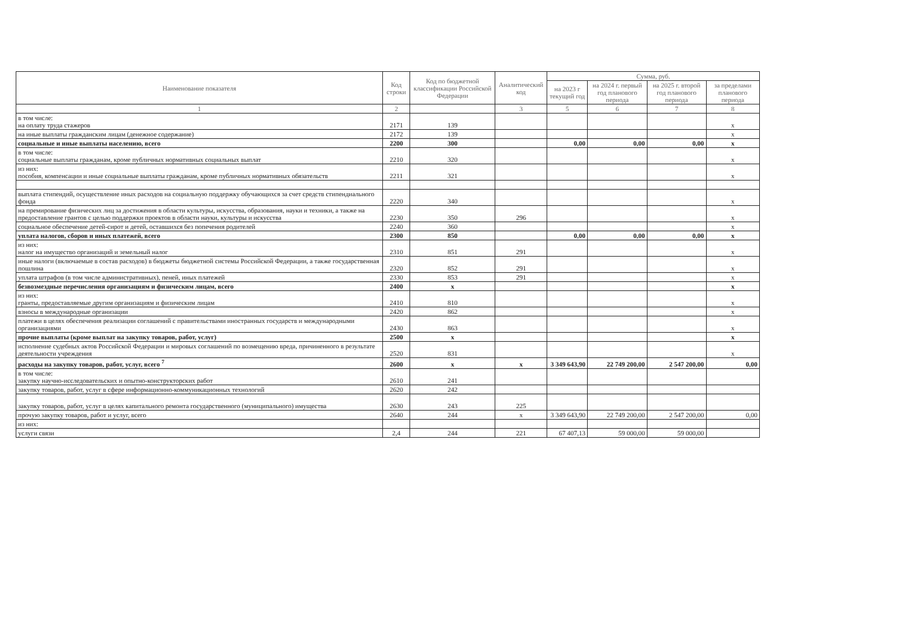| Наименование показателя | Код строки | Код по бюджетной классификации Российской Федерации | Аналитический код | Сумма, руб. | | | |
| --- | --- | --- | --- | --- | --- | --- | --- |
| | | | | на 2023 г текущий год | на 2024 г. первый год планового периода | на 2025 г. второй год планового периода | за пределами планового периода |
| 1 | 2 | | 3 | 5 | 6 | 7 | 8 |
| в том числе: на оплату труда стажеров | 2171 | 139 | | | | | x |
| на иные выплаты гражданским лицам (денежное содержание) | 2172 | 139 | | | | | x |
| социальные и иные выплаты населению, всего | 2200 | 300 | | 0,00 | 0,00 | 0,00 | x |
| в том числе: социальные выплаты гражданам, кроме публичных нормативных социальных выплат | 2210 | 320 | | | | | x |
| из них: пособия, компенсации и иные социальные выплаты гражданам, кроме публичных нормативных обязательств | 2211 | 321 | | | | | x |
| выплата стипендий, осуществление иных расходов на социальную поддержку обучающихся за счет средств стипендиального фонда | 2220 | 340 | | | | | x |
| на премирование физических лиц за достижения в области культуры, искусства, образования, науки и техники, а также на предоставление грантов с целью поддержки проектов в области науки, культуры и искусства | 2230 | 350 | 296 | | | | x |
| социальное обеспечение детей-сирот и детей, оставшихся без попечения родителей | 2240 | 360 | | | | | x |
| уплата налогов, сборов и иных платежей, всего | 2300 | 850 | | 0,00 | 0,00 | 0,00 | x |
| из них: налог на имущество организаций и земельный налог | 2310 | 851 | 291 | | | | x |
| иные налоги (включаемые в состав расходов) в бюджеты бюджетной системы Российской Федерации, а также государственная пошлина | 2320 | 852 | 291 | | | | x |
| уплата штрафов (в том числе административных), пеней, иных платежей | 2330 | 853 | 291 | | | | x |
| безвозмездные перечисления организациям и физическим лицам, всего | 2400 | x | | | | | x |
| из них: гранты, предоставляемые другим организациям и физическим лицам | 2410 | 810 | | | | | x |
| взносы в международные организации | 2420 | 862 | | | | | x |
| платежи в целях обеспечения реализации соглашений с правительствами иностранных государств и международными организациями | 2430 | 863 | | | | | x |
| прочие выплаты (кроме выплат на закупку товаров, работ, услуг) | 2500 | x | | | | | x |
| исполнение судебных актов Российской Федерации и мировых соглашений по возмещению вреда, причиненного в результате деятельности учреждения | 2520 | 831 | | | | | x |
| расходы на закупку товаров, работ, услуг, всего <sup>7</sup> | 2600 | x | x | 3 349 643,90 | 22 749 200,00 | 2 547 200,00 | 0,00 |
| в том числе: закупку научно-исследовательских и опытно-конструкторских работ | 2610 | 241 | | | | | |
| закупку товаров, работ, услуг в сфере информационно-коммуникационных технологий | 2620 | 242 | | | | | |
| закупку товаров, работ, услуг в целях капитального ремонта государственного (муниципального) имущества | 2630 | 243 | 225 | | | | |
| прочую закупку товаров, работ и услуг, всего | 2640 | 244 | x | 3 349 643,90 | 22 749 200,00 | 2 547 200,00 | 0,00 |
| из них: | | | | | | | |
| услуги связи | 2,4 | 244 | 221 | 67 407,13 | 59 000,00 | 59 000,00 | |